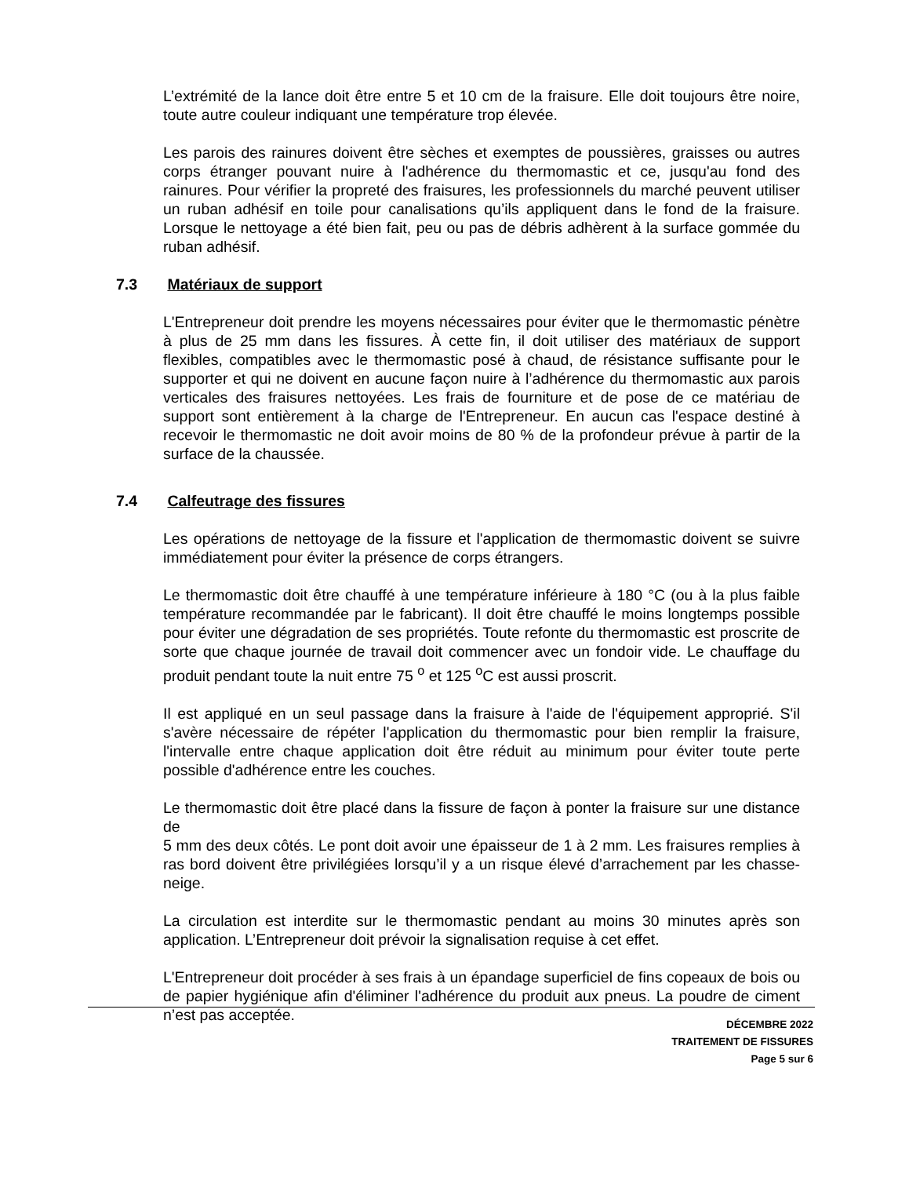L’extrémité de la lance doit être entre 5 et 10 cm de la fraisure. Elle doit toujours être noire, toute autre couleur indiquant une température trop élevée.
Les parois des rainures doivent être sèches et exemptes de poussières, graisses ou autres corps étranger pouvant nuire à l'adhérence du thermomastic et ce, jusqu'au fond des rainures. Pour vérifier la propreté des fraisures, les professionnels du marché peuvent utiliser un ruban adhésif en toile pour canalisations qu’ils appliquent dans le fond de la fraisure. Lorsque le nettoyage a été bien fait, peu ou pas de débris adhèrent à la surface gommée du ruban adhésif.
7.3 Matériaux de support
L'Entrepreneur doit prendre les moyens nécessaires pour éviter que le thermomastic pénètre à plus de 25 mm dans les fissures. À cette fin, il doit utiliser des matériaux de support flexibles, compatibles avec le thermomastic posé à chaud, de résistance suffisante pour le supporter et qui ne doivent en aucune façon nuire à l’adhérence du thermomastic aux parois verticales des fraisures nettoyées. Les frais de fourniture et de pose de ce matériau de support sont entièrement à la charge de l'Entrepreneur. En aucun cas l'espace destiné à recevoir le thermomastic ne doit avoir moins de 80 % de la profondeur prévue à partir de la surface de la chaussée.
7.4 Calfeutrage des fissures
Les opérations de nettoyage de la fissure et l'application de thermomastic doivent se suivre immédiatement pour éviter la présence de corps étrangers.
Le thermomastic doit être chauffé à une température inférieure à 180 °C (ou à la plus faible température recommandée par le fabricant). Il doit être chauffé le moins longtemps possible pour éviter une dégradation de ses propriétés. Toute refonte du thermomastic est proscrite de sorte que chaque journée de travail doit commencer avec un fondoir vide. Le chauffage du produit pendant toute la nuit entre 75 <sup>o</sup> et 125 <sup>o</sup>C est aussi proscrit.
Il est appliqué en un seul passage dans la fraisure à l'aide de l'équipement approprié. S'il s'avère nécessaire de répéter l'application du thermomastic pour bien remplir la fraisure, l'intervalle entre chaque application doit être réduit au minimum pour éviter toute perte possible d'adhérence entre les couches.
Le thermomastic doit être placé dans la fissure de façon à ponter la fraisure sur une distance de
5 mm des deux côtés. Le pont doit avoir une épaisseur de 1 à 2 mm. Les fraisures remplies à ras bord doivent être privilégiées lorsqu’il y a un risque élevé d’arrachement par les chasse-neige.
La circulation est interdite sur le thermomastic pendant au moins 30 minutes après son application. L’Entrepreneur doit prévoir la signalisation requise à cet effet.
L'Entrepreneur doit procéder à ses frais à un épandage superficiel de fins copeaux de bois ou de papier hygiénique afin d'éliminer l'adhérence du produit aux pneus. La poudre de ciment n’est pas acceptée.
DÉCEMBRE 2022
TRAITEMENT DE FISSURES
Page 5 sur 6